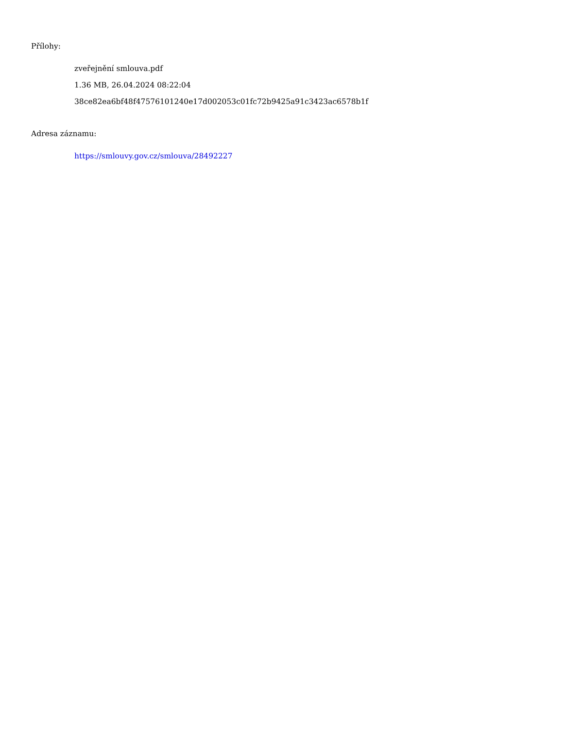Přílohy:
zveřejnění smlouva.pdf
1.36 MB, 26.04.2024 08:22:04
38ce82ea6bf48f47576101240e17d002053c01fc72b9425a91c3423ac6578b1f
Adresa záznamu:
https://smlouvy.gov.cz/smlouva/28492227